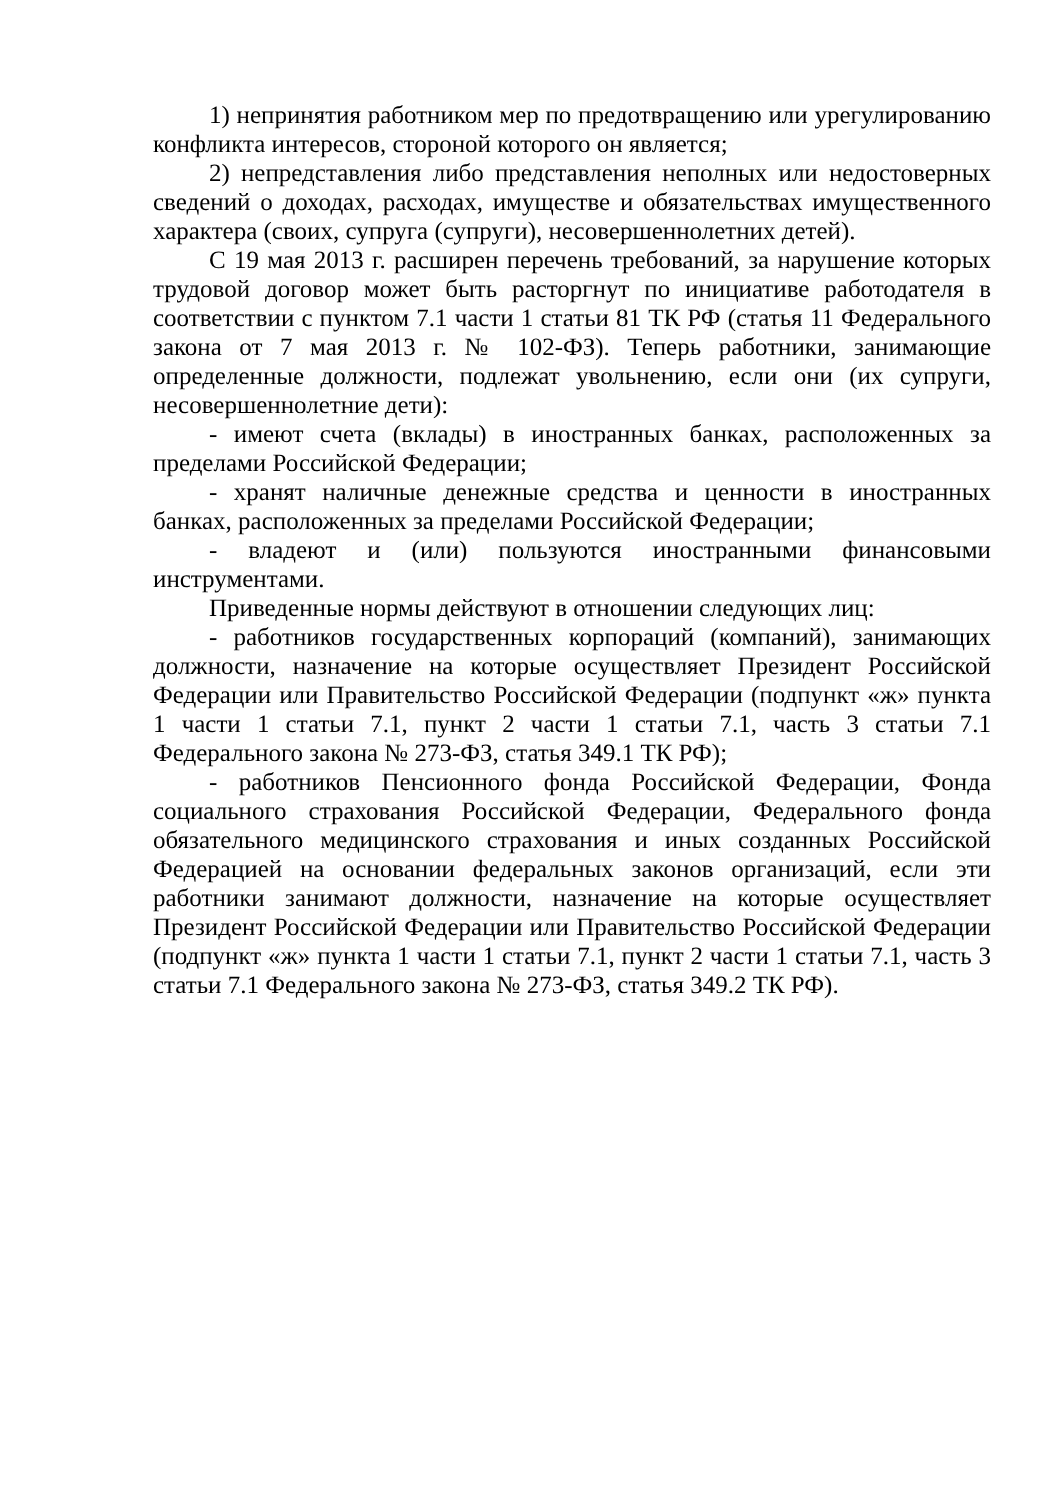1) непринятия работником мер по предотвращению или урегулированию конфликта интересов, стороной которого он является;
2) непредставления либо представления неполных или недостоверных сведений о доходах, расходах, имуществе и обязательствах имущественного характера (своих, супруга (супруги), несовершеннолетних детей).
С 19 мая 2013 г. расширен перечень требований, за нарушение которых трудовой договор может быть расторгнут по инициативе работодателя в соответствии с пунктом 7.1 части 1 статьи 81 ТК РФ (статья 11 Федерального закона от 7 мая 2013 г. № 102-ФЗ). Теперь работники, занимающие определенные должности, подлежат увольнению, если они (их супруги, несовершеннолетние дети):
- имеют счета (вклады) в иностранных банках, расположенных за пределами Российской Федерации;
- хранят наличные денежные средства и ценности в иностранных банках, расположенных за пределами Российской Федерации;
- владеют и (или) пользуются иностранными финансовыми инструментами.
Приведенные нормы действуют в отношении следующих лиц:
- работников государственных корпораций (компаний), занимающих должности, назначение на которые осуществляет Президент Российской Федерации или Правительство Российской Федерации (подпункт «ж» пункта 1 части 1 статьи 7.1, пункт 2 части 1 статьи 7.1, часть 3 статьи 7.1 Федерального закона № 273-ФЗ, статья 349.1 ТК РФ);
- работников Пенсионного фонда Российской Федерации, Фонда социального страхования Российской Федерации, Федерального фонда обязательного медицинского страхования и иных созданных Российской Федерацией на основании федеральных законов организаций, если эти работники занимают должности, назначение на которые осуществляет Президент Российской Федерации или Правительство Российской Федерации (подпункт «ж» пункта 1 части 1 статьи 7.1, пункт 2 части 1 статьи 7.1, часть 3 статьи 7.1 Федерального закона № 273-ФЗ, статья 349.2 ТК РФ).